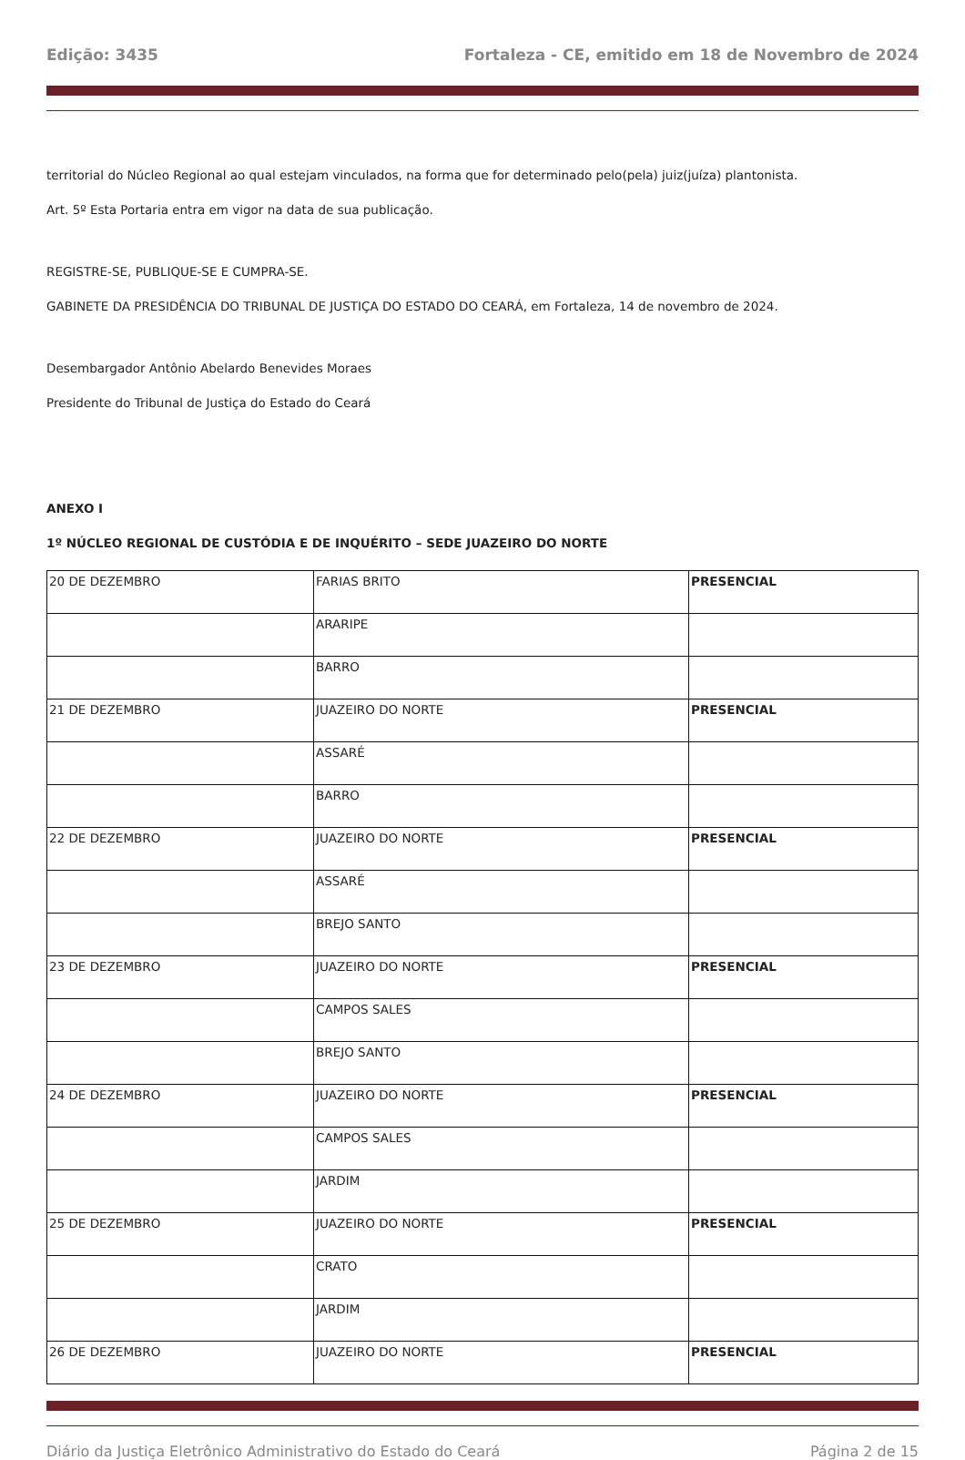Edição: 3435 Fortaleza - CE, emitido em 18 de Novembro de 2024
territorial do Núcleo Regional ao qual estejam vinculados, na forma que for determinado pelo(pela) juiz(juíza) plantonista.
Art. 5º Esta Portaria entra em vigor na data de sua publicação.
REGISTRE-SE, PUBLIQUE-SE E CUMPRA-SE.
GABINETE DA PRESIDÊNCIA DO TRIBUNAL DE JUSTIÇA DO ESTADO DO CEARÁ, em Fortaleza, 14 de novembro de 2024.
Desembargador Antônio Abelardo Benevides Moraes
Presidente do Tribunal de Justiça do Estado do Ceará
ANEXO I
1º NÚCLEO REGIONAL DE CUSTÓDIA E DE INQUÉRITO – SEDE JUAZEIRO DO NORTE
| 20 DE DEZEMBRO | FARIAS BRITO | PRESENCIAL |
| | ARARIPE | |
| | BARRO | |
| 21 DE DEZEMBRO | JUAZEIRO DO NORTE | PRESENCIAL |
| | ASSARÉ | |
| | BARRO | |
| 22 DE DEZEMBRO | JUAZEIRO DO NORTE | PRESENCIAL |
| | ASSARÉ | |
| | BREJO SANTO | |
| 23 DE DEZEMBRO | JUAZEIRO DO NORTE | PRESENCIAL |
| | CAMPOS SALES | |
| | BREJO SANTO | |
| 24 DE DEZEMBRO | JUAZEIRO DO NORTE | PRESENCIAL |
| | CAMPOS SALES | |
| | JARDIM | |
| 25 DE DEZEMBRO | JUAZEIRO DO NORTE | PRESENCIAL |
| | CRATO | |
| | JARDIM | |
| 26 DE DEZEMBRO | JUAZEIRO DO NORTE | PRESENCIAL |
Diário da Justiça Eletrônico Administrativo do Estado do Ceará Página 2 de 15